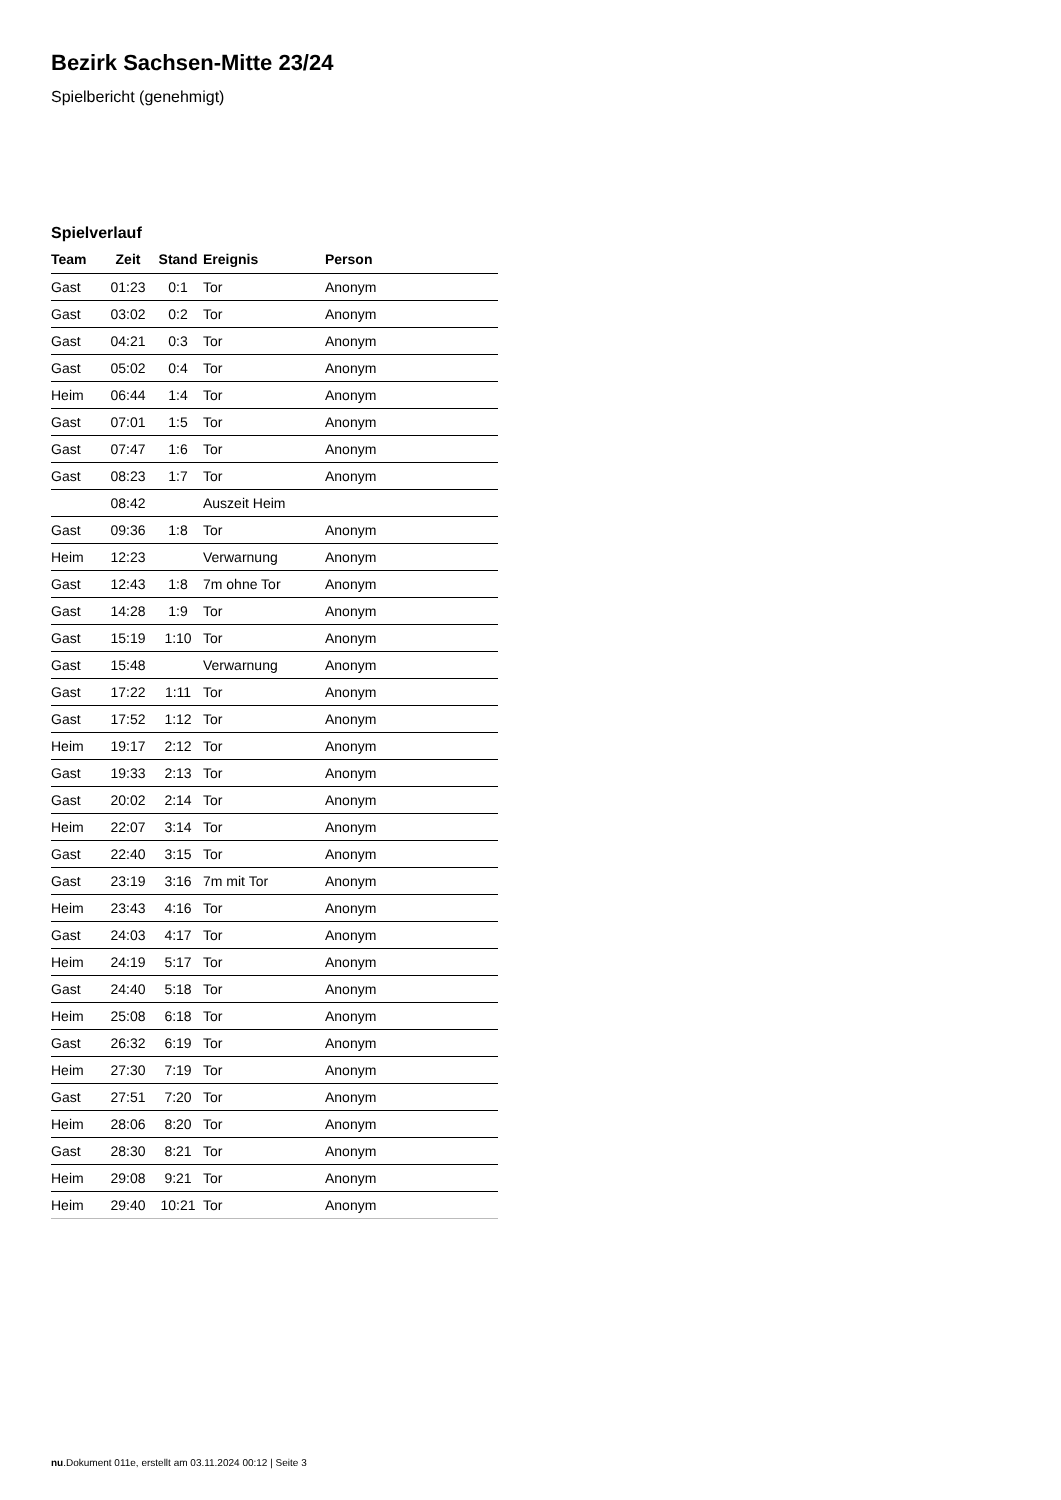Bezirk Sachsen-Mitte 23/24
Spielbericht (genehmigt)
Spielverlauf
| Team | Zeit | Stand | Ereignis | Person |
| --- | --- | --- | --- | --- |
| Gast | 01:23 | 0:1 | Tor | Anonym |
| Gast | 03:02 | 0:2 | Tor | Anonym |
| Gast | 04:21 | 0:3 | Tor | Anonym |
| Gast | 05:02 | 0:4 | Tor | Anonym |
| Heim | 06:44 | 1:4 | Tor | Anonym |
| Gast | 07:01 | 1:5 | Tor | Anonym |
| Gast | 07:47 | 1:6 | Tor | Anonym |
| Gast | 08:23 | 1:7 | Tor | Anonym |
| | 08:42 | | Auszeit Heim | |
| Gast | 09:36 | 1:8 | Tor | Anonym |
| Heim | 12:23 | | Verwarnung | Anonym |
| Gast | 12:43 | 1:8 | 7m ohne Tor | Anonym |
| Gast | 14:28 | 1:9 | Tor | Anonym |
| Gast | 15:19 | 1:10 | Tor | Anonym |
| Gast | 15:48 | | Verwarnung | Anonym |
| Gast | 17:22 | 1:11 | Tor | Anonym |
| Gast | 17:52 | 1:12 | Tor | Anonym |
| Heim | 19:17 | 2:12 | Tor | Anonym |
| Gast | 19:33 | 2:13 | Tor | Anonym |
| Gast | 20:02 | 2:14 | Tor | Anonym |
| Heim | 22:07 | 3:14 | Tor | Anonym |
| Gast | 22:40 | 3:15 | Tor | Anonym |
| Gast | 23:19 | 3:16 | 7m mit Tor | Anonym |
| Heim | 23:43 | 4:16 | Tor | Anonym |
| Gast | 24:03 | 4:17 | Tor | Anonym |
| Heim | 24:19 | 5:17 | Tor | Anonym |
| Gast | 24:40 | 5:18 | Tor | Anonym |
| Heim | 25:08 | 6:18 | Tor | Anonym |
| Gast | 26:32 | 6:19 | Tor | Anonym |
| Heim | 27:30 | 7:19 | Tor | Anonym |
| Gast | 27:51 | 7:20 | Tor | Anonym |
| Heim | 28:06 | 8:20 | Tor | Anonym |
| Gast | 28:30 | 8:21 | Tor | Anonym |
| Heim | 29:08 | 9:21 | Tor | Anonym |
| Heim | 29:40 | 10:21 | Tor | Anonym |
nu.Dokument 011e, erstellt am 03.11.2024 00:12 | Seite 3